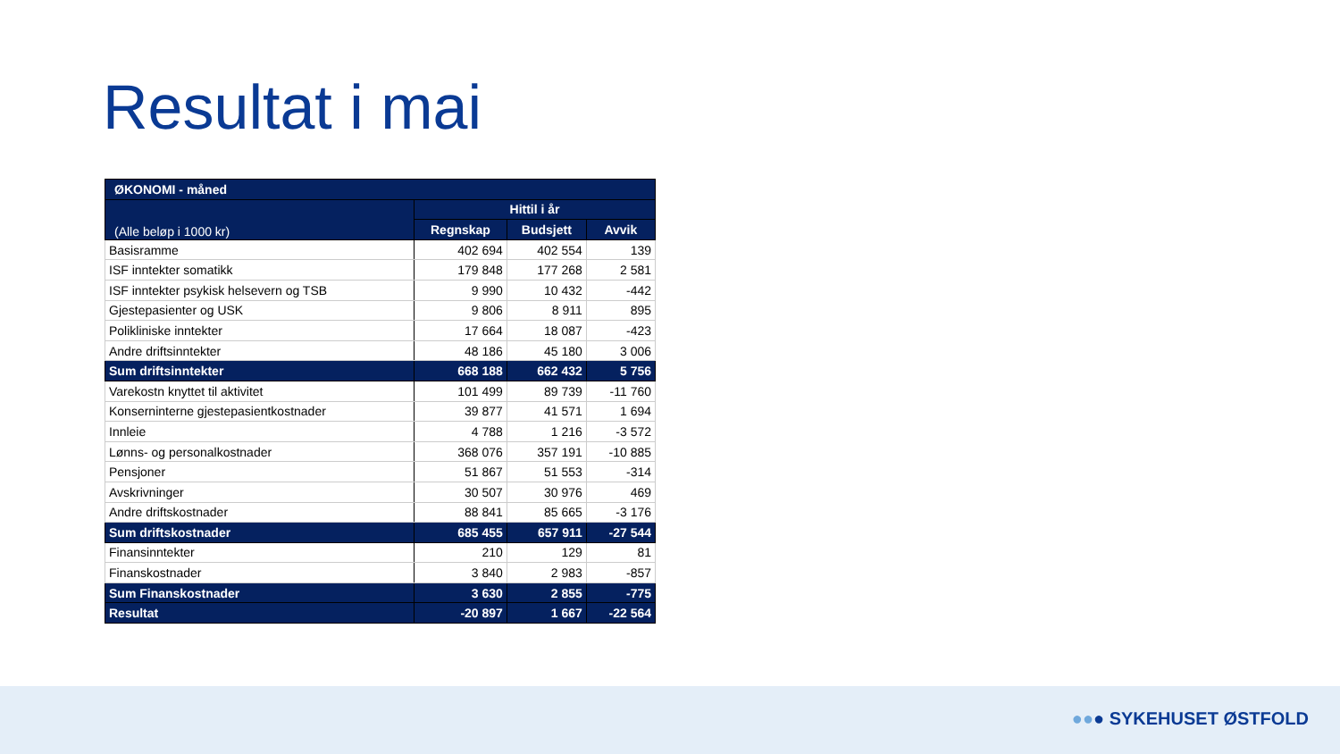Resultat i mai
| ØKONOMI - måned | | | |
| --- | --- | --- | --- |
| (Alle beløp i 1000 kr) | Hittil i år | | |
| | Regnskap | Budsjett | Avvik |
| Basisramme | 402 694 | 402 554 | 139 |
| ISF inntekter somatikk | 179 848 | 177 268 | 2 581 |
| ISF inntekter psykisk helsevern og TSB | 9 990 | 10 432 | -442 |
| Gjestepasienter og USK | 9 806 | 8 911 | 895 |
| Polikliniske inntekter | 17 664 | 18 087 | -423 |
| Andre driftsinntekter | 48 186 | 45 180 | 3 006 |
| Sum driftsinntekter | 668 188 | 662 432 | 5 756 |
| Varekostn knyttet til aktivitet | 101 499 | 89 739 | -11 760 |
| Konserninterne gjestepasientkostnader | 39 877 | 41 571 | 1 694 |
| Innleie | 4 788 | 1 216 | -3 572 |
| Lønns- og personalkostnader | 368 076 | 357 191 | -10 885 |
| Pensjoner | 51 867 | 51 553 | -314 |
| Avskrivninger | 30 507 | 30 976 | 469 |
| Andre driftskostnader | 88 841 | 85 665 | -3 176 |
| Sum driftskostnader | 685 455 | 657 911 | -27 544 |
| Finansinntekter | 210 | 129 | 81 |
| Finanskostnader | 3 840 | 2 983 | -857 |
| Sum Finanskostnader | 3 630 | 2 855 | -775 |
| Resultat | -20 897 | 1 667 | -22 564 |
●●● SYKEHUSET ØSTFOLD